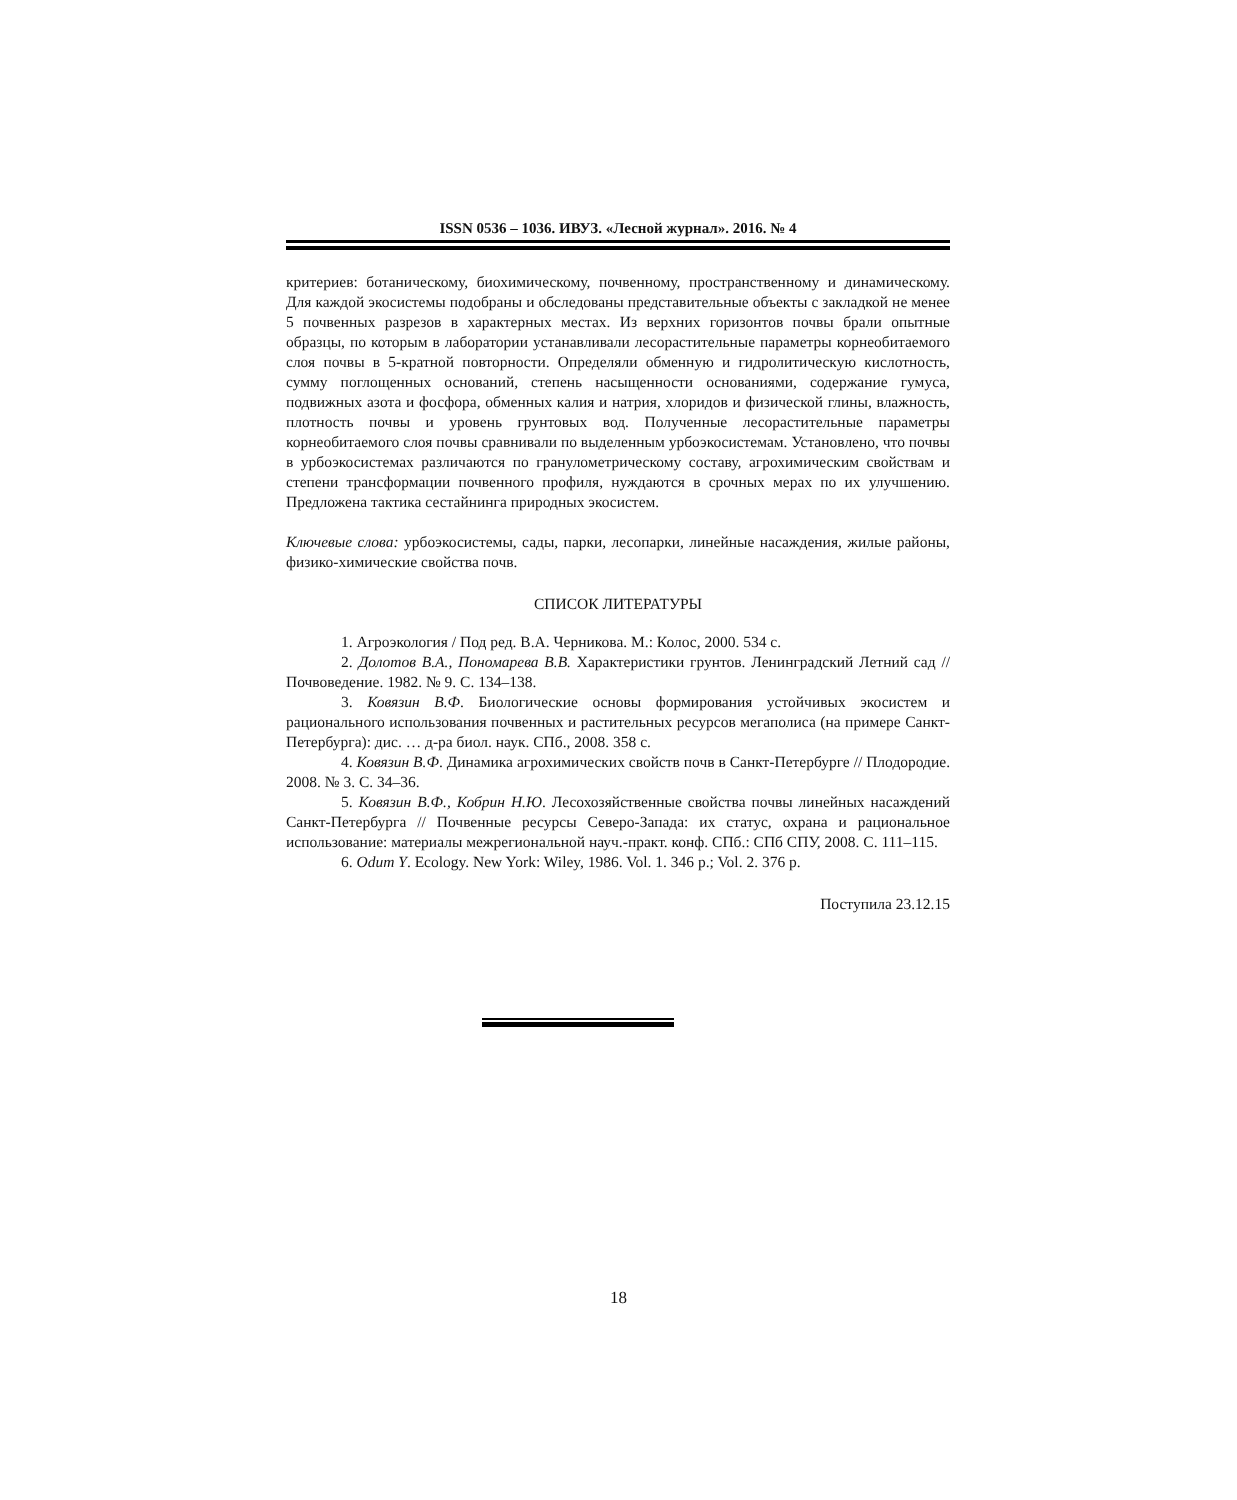ISSN 0536 – 1036. ИВУЗ. «Лесной журнал». 2016. № 4
критериев: ботаническому, биохимическому, почвенному, пространственному и динамическому. Для каждой экосистемы подобраны и обследованы представительные объекты с закладкой не менее 5 почвенных разрезов в характерных местах. Из верхних горизонтов почвы брали опытные образцы, по которым в лаборатории устанавливали лесорастительные параметры корнеобитаемого слоя почвы в 5-кратной повторности. Определяли обменную и гидролитическую кислотность, сумму поглощенных оснований, степень насыщенности основаниями, содержание гумуса, подвижных азота и фосфора, обменных калия и натрия, хлоридов и физической глины, влажность, плотность почвы и уровень грунтовых вод. Полученные лесорастительные параметры корнеобитаемого слоя почвы сравнивали по выделенным урбоэкосистемам. Установлено, что почвы в урбоэкосистемах различаются по гранулометрическому составу, агрохимическим свойствам и степени трансформации почвенного профиля, нуждаются в срочных мерах по их улучшению. Предложена тактика сестайнинга природных экосистем.
Ключевые слова: урбоэкосистемы, сады, парки, лесопарки, линейные насаждения, жилые районы, физико-химические свойства почв.
СПИСОК ЛИТЕРАТУРЫ
1. Агроэкология / Под ред. В.А. Черникова. М.: Колос, 2000. 534 с.
2. Долотов В.А., Пономарева В.В. Характеристики грунтов. Ленинградский Летний сад // Почвоведение. 1982. № 9. С. 134–138.
3. Ковязин В.Ф. Биологические основы формирования устойчивых экосистем и рационального использования почвенных и растительных ресурсов мегаполиса (на примере Санкт-Петербурга): дис. … д-ра биол. наук. СПб., 2008. 358 с.
4. Ковязин В.Ф. Динамика агрохимических свойств почв в Санкт-Петербурге // Плодородие. 2008. № 3. С. 34–36.
5. Ковязин В.Ф., Кобрин Н.Ю. Лесохозяйственные свойства почвы линейных насаждений Санкт-Петербурга // Почвенные ресурсы Северо-Запада: их статус, охрана и рациональное использование: материалы межрегиональной науч.-практ. конф. СПб.: СПб СПУ, 2008. С. 111–115.
6. Odum Y. Ecology. New York: Wiley, 1986. Vol. 1. 346 p.; Vol. 2. 376 p.
Поступила 23.12.15
18